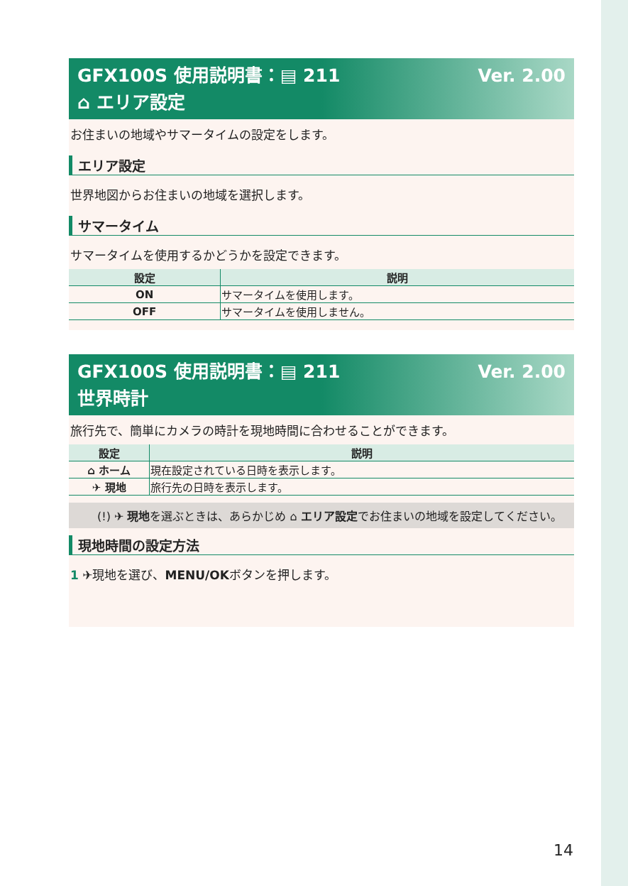Ver. 2.00 GFX100S 使用説明書：▤ 211
⌂ エリア設定
お住まいの地域やサマータイムの設定をします。
エリア設定
世界地図からお住まいの地域を選択します。
サマータイム
サマータイムを使用するかどうかを設定できます。
| 設定 | 説明 |
| --- | --- |
| ON | サマータイムを使用します。 |
| OFF | サマータイムを使用しません。 |
Ver. 2.00 GFX100S 使用説明書：▤ 211
世界時計
旅行先で、簡単にカメラの時計を現地時間に合わせることができます。
| 設定 | 説明 |
| --- | --- |
| ⌂ ホーム | 現在設定されている日時を表示します。 |
| ✈ 現地 | 旅行先の日時を表示します。 |
(!) ✈ 現地を選ぶときは、あらかじめ ⌂ エリア設定でお住まいの地域を設定してください。
現地時間の設定方法
1 ✈現地を選び、MENU/OKボタンを押します。
14